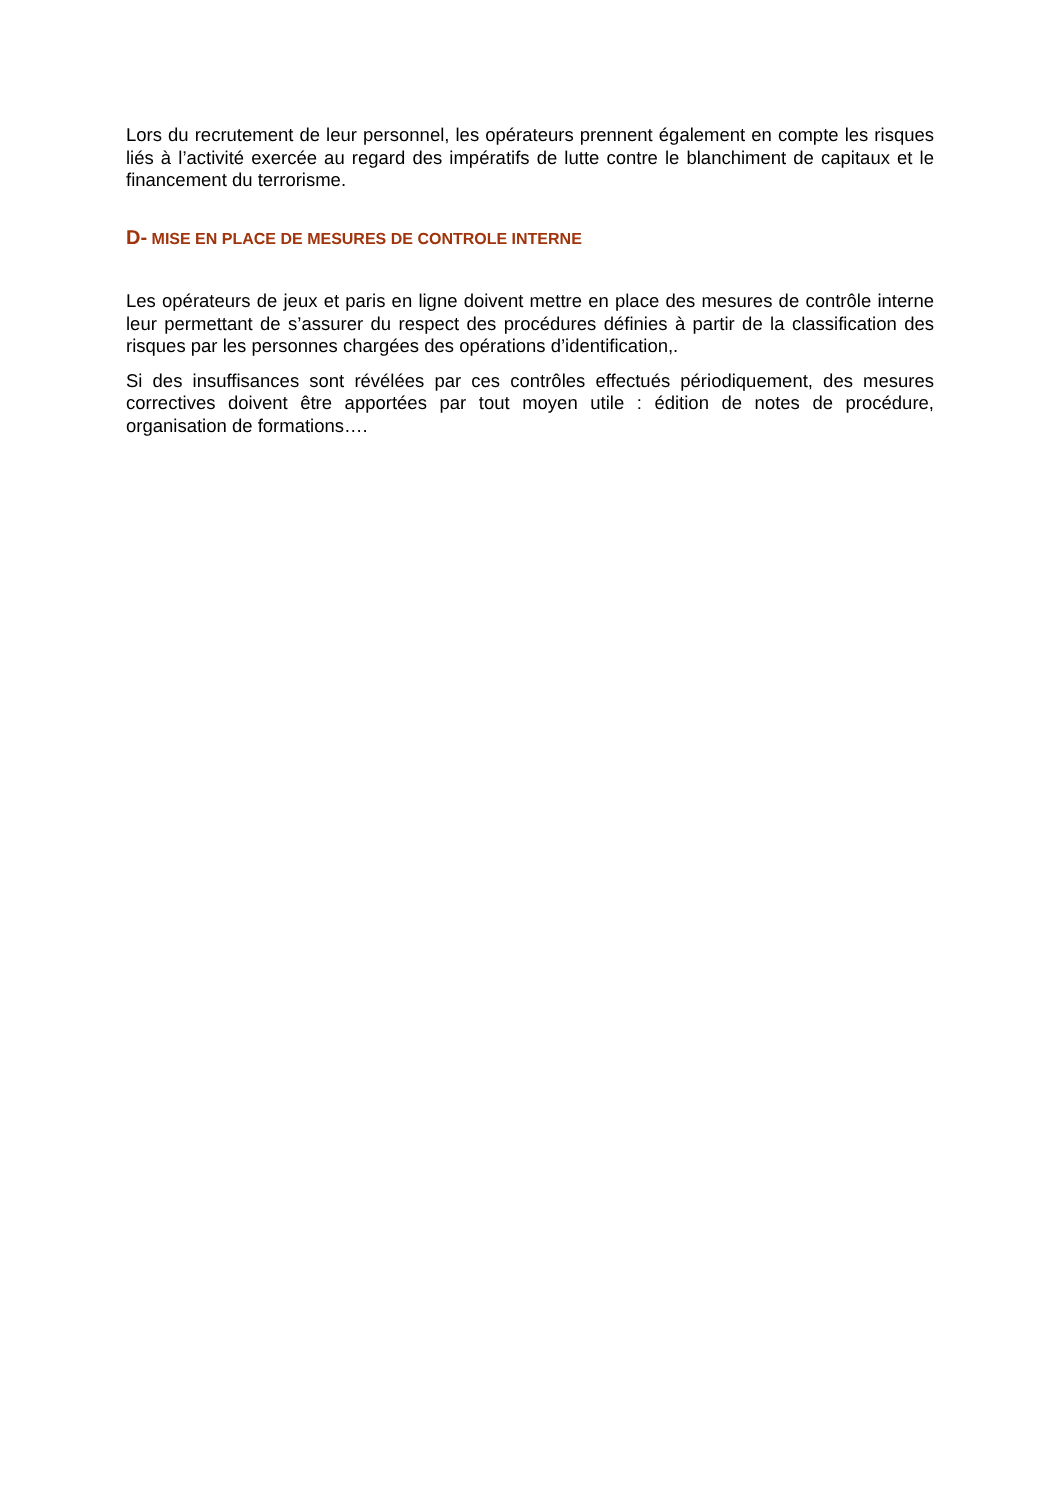Lors du recrutement de leur personnel, les opérateurs prennent également en compte les risques liés à l’activité exercée au regard des impératifs de lutte contre le blanchiment de capitaux et le financement du terrorisme.
D- MISE EN PLACE DE MESURES DE CONTROLE INTERNE
Les opérateurs de jeux et paris en ligne doivent mettre en place des mesures de contrôle interne leur permettant de s’assurer du respect des procédures définies à partir de la classification des risques par les personnes chargées des opérations d’identification,.
Si des insuffisances sont révélées par ces contrôles effectués périodiquement, des mesures correctives doivent être apportées par tout moyen utile : édition de notes de procédure, organisation de formations….